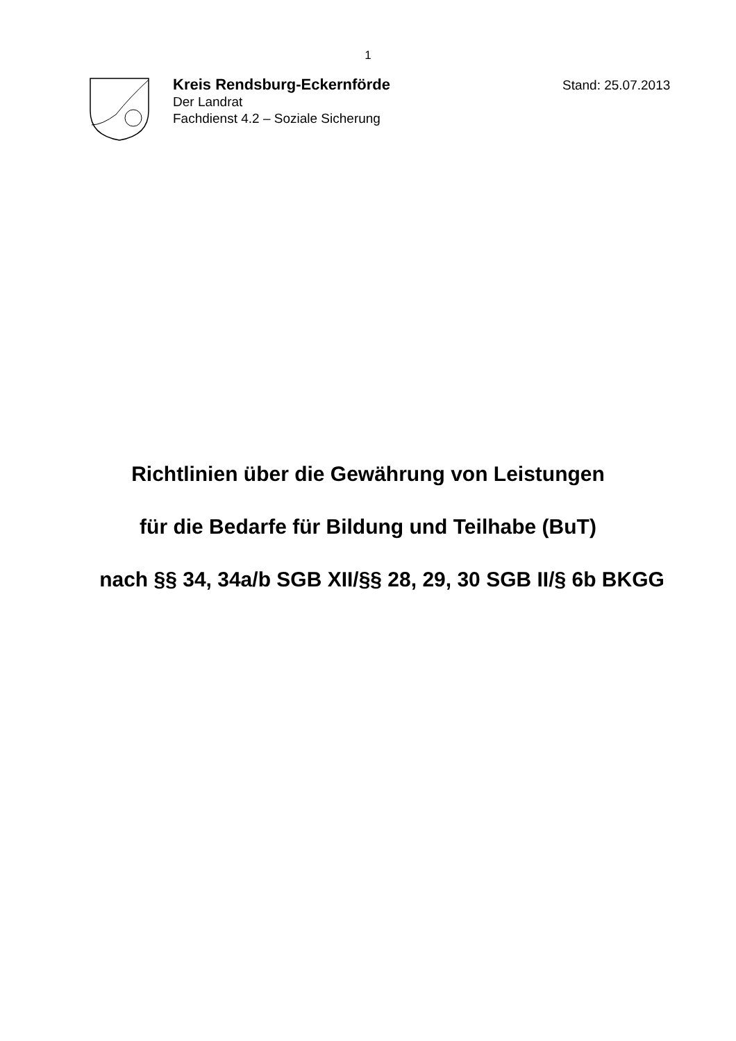1
Kreis Rendsburg-Eckernförde
Der Landrat
Fachdienst 4.2 – Soziale Sicherung
Stand: 25.07.2013
Richtlinien über die Gewährung von Leistungen
für die Bedarfe für Bildung und Teilhabe (BuT)
nach §§ 34, 34a/b SGB XII/§§ 28, 29, 30 SGB II/§ 6b BKGG